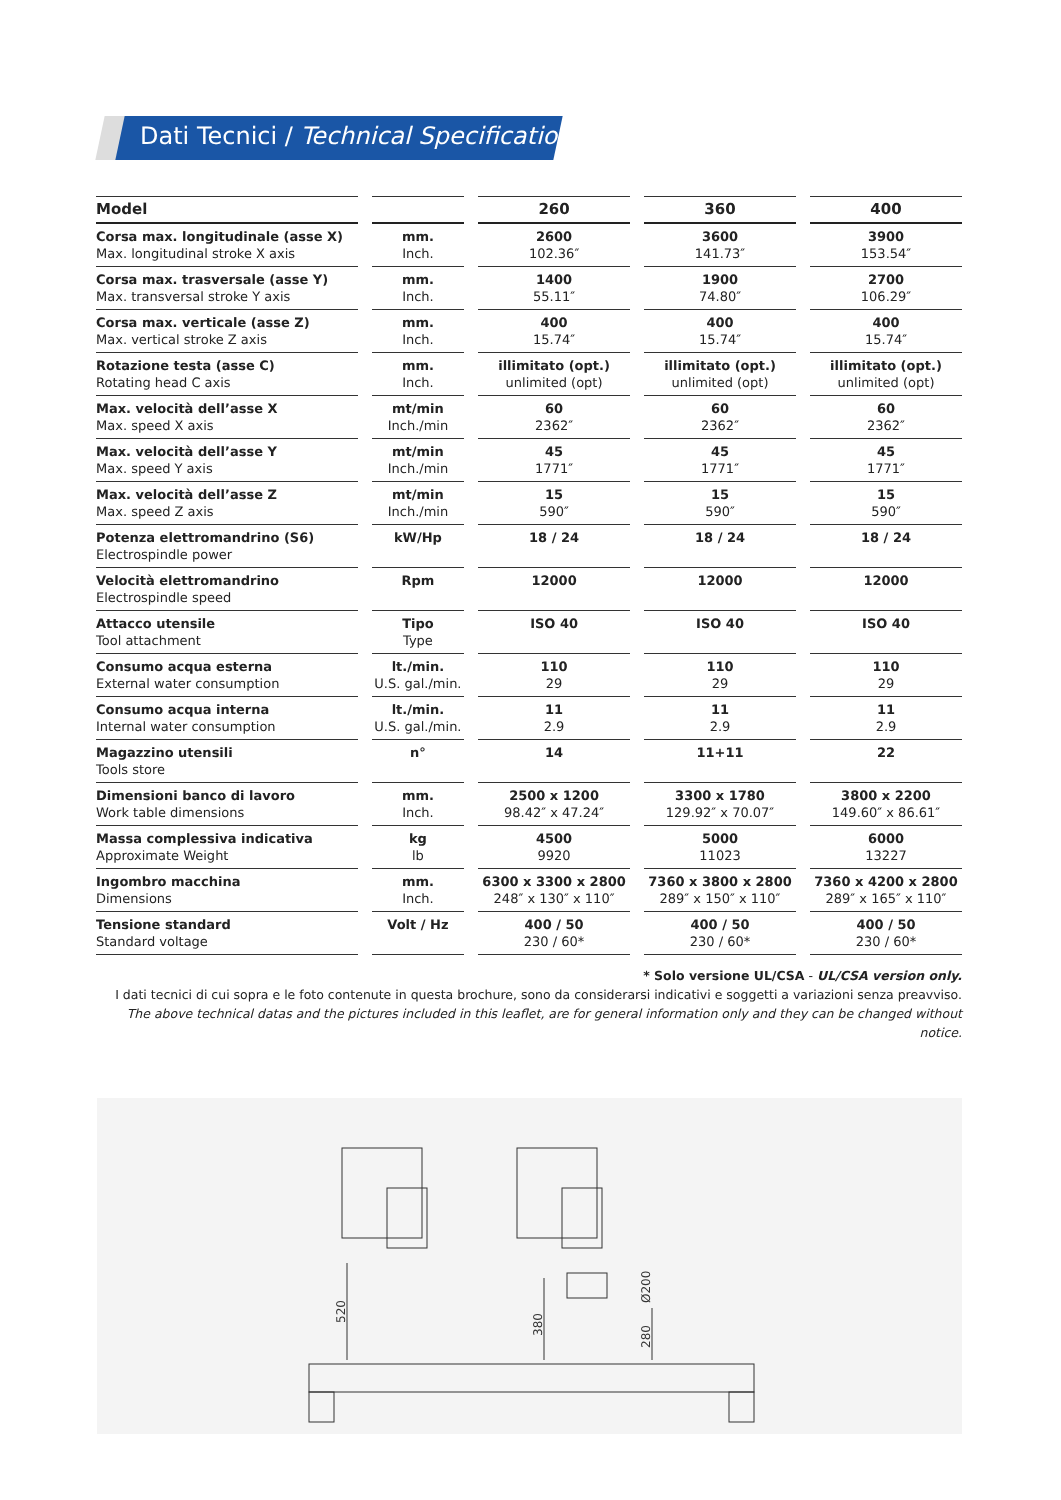Dati Tecnici / Technical Specifications
| Model | | | | 260 | | 360 | | 400 |
| --- | --- | --- | --- | --- | --- | --- | --- | --- |
| Corsa max. longitudinale (asse X) Max. longitudinal stroke X axis | | mm. Inch. | | 2600 102.36″ | | 3600 141.73″ | | 3900 153.54″ |
| Corsa max. trasversale (asse Y) Max. transversal stroke Y axis | | mm. Inch. | | 1400 55.11″ | | 1900 74.80″ | | 2700 106.29″ |
| Corsa max. verticale (asse Z) Max. vertical stroke Z axis | | mm. Inch. | | 400 15.74″ | | 400 15.74″ | | 400 15.74″ |
| Rotazione testa (asse C) Rotating head C axis | | mm. Inch. | | illimitato (opt.) unlimited (opt) | | illimitato (opt.) unlimited (opt) | | illimitato (opt.) unlimited (opt) |
| Max. velocità dell’asse X Max. speed X axis | | mt/min Inch./min | | 60 2362″ | | 60 2362″ | | 60 2362″ |
| Max. velocità dell’asse Y Max. speed Y axis | | mt/min Inch./min | | 45 1771″ | | 45 1771″ | | 45 1771″ |
| Max. velocità dell’asse Z Max. speed Z axis | | mt/min Inch./min | | 15 590″ | | 15 590″ | | 15 590″ |
| Potenza elettromandrino (S6) Electrospindle power | | kW/Hp | | 18 / 24 | | 18 / 24 | | 18 / 24 |
| Velocità elettromandrino Electrospindle speed | | Rpm | | 12000 | | 12000 | | 12000 |
| Attacco utensile Tool attachment | | Tipo Type | | ISO 40 | | ISO 40 | | ISO 40 |
| Consumo acqua esterna External water consumption | | lt./min. U.S. gal./min. | | 110 29 | | 110 29 | | 110 29 |
| Consumo acqua interna Internal water consumption | | lt./min. U.S. gal./min. | | 11 2.9 | | 11 2.9 | | 11 2.9 |
| Magazzino utensili Tools store | | n° | | 14 | | 11+11 | | 22 |
| Dimensioni banco di lavoro Work table dimensions | | mm. Inch. | | 2500 x 1200 98.42″ x 47.24″ | | 3300 x 1780 129.92″ x 70.07″ | | 3800 x 2200 149.60″ x 86.61″ |
| Massa complessiva indicativa Approximate Weight | | kg lb | | 4500 9920 | | 5000 11023 | | 6000 13227 |
| Ingombro macchina Dimensions | | mm. Inch. | | 6300 x 3300 x 2800 248″ x 130″ x 110″ | | 7360 x 3800 x 2800 289″ x 150″ x 110″ | | 7360 x 4200 x 2800 289″ x 165″ x 110″ |
| Tensione standard Standard voltage | | Volt / Hz | | 400 / 50 230 / 60* | | 400 / 50 230 / 60* | | 400 / 50 230 / 60* |
* Solo versione UL/CSA - UL/CSA version only.
I dati tecnici di cui sopra e le foto contenute in questa brochure, sono da considerarsi indicativi e soggetti a variazioni senza preavviso.
The above technical datas and the pictures included in this leaflet, are for general information only and they can be changed without notice.
520
380
280
Ø200